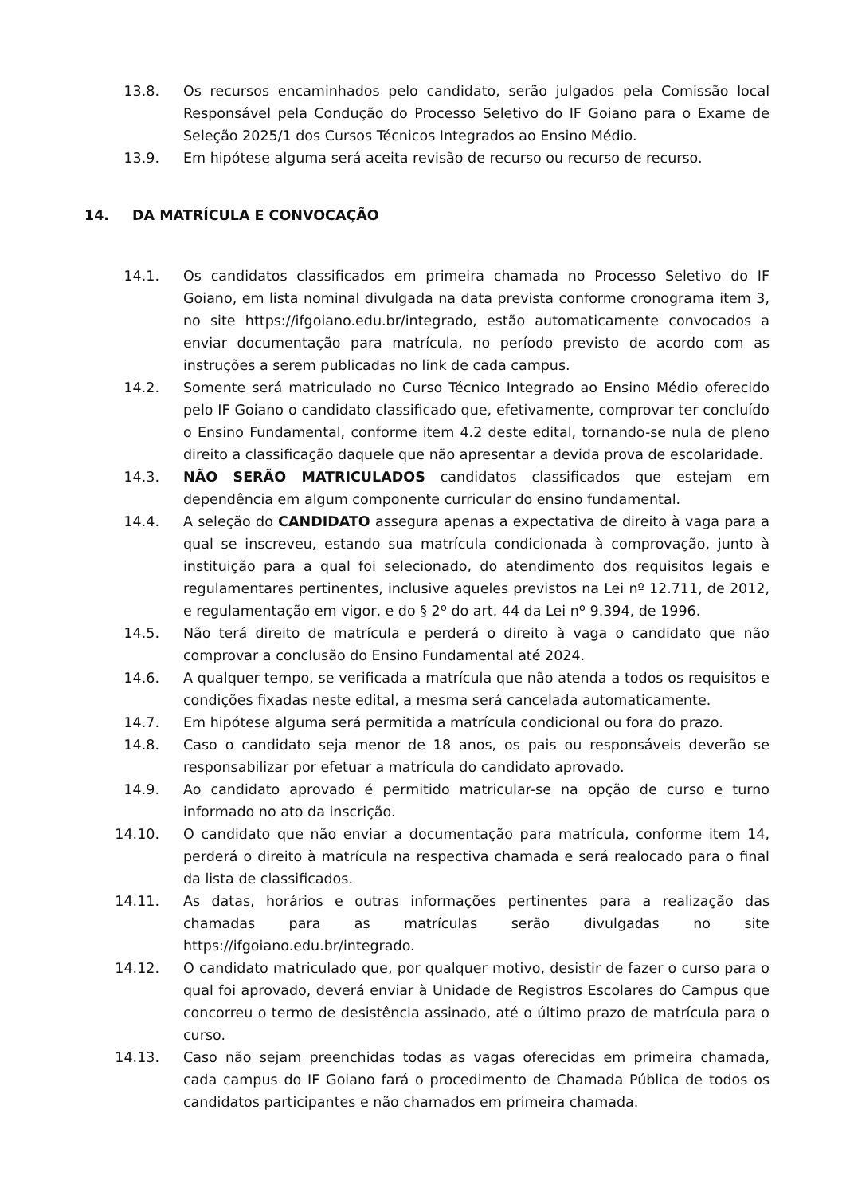13.8. Os recursos encaminhados pelo candidato, serão julgados pela Comissão local Responsável pela Condução do Processo Seletivo do IF Goiano para o Exame de Seleção 2025/1 dos Cursos Técnicos Integrados ao Ensino Médio.
13.9. Em hipótese alguma será aceita revisão de recurso ou recurso de recurso.
14. DA MATRÍCULA E CONVOCAÇÃO
14.1. Os candidatos classificados em primeira chamada no Processo Seletivo do IF Goiano, em lista nominal divulgada na data prevista conforme cronograma item 3, no site https://ifgoiano.edu.br/integrado, estão automaticamente convocados a enviar documentação para matrícula, no período previsto de acordo com as instruções a serem publicadas no link de cada campus.
14.2. Somente será matriculado no Curso Técnico Integrado ao Ensino Médio oferecido pelo IF Goiano o candidato classificado que, efetivamente, comprovar ter concluído o Ensino Fundamental, conforme item 4.2 deste edital, tornando-se nula de pleno direito a classificação daquele que não apresentar a devida prova de escolaridade.
14.3. NÃO SERÃO MATRICULADOS candidatos classificados que estejam em dependência em algum componente curricular do ensino fundamental.
14.4. A seleção do CANDIDATO assegura apenas a expectativa de direito à vaga para a qual se inscreveu, estando sua matrícula condicionada à comprovação, junto à instituição para a qual foi selecionado, do atendimento dos requisitos legais e regulamentares pertinentes, inclusive aqueles previstos na Lei nº 12.711, de 2012, e regulamentação em vigor, e do § 2º do art. 44 da Lei nº 9.394, de 1996.
14.5. Não terá direito de matrícula e perderá o direito à vaga o candidato que não comprovar a conclusão do Ensino Fundamental até 2024.
14.6. A qualquer tempo, se verificada a matrícula que não atenda a todos os requisitos e condições fixadas neste edital, a mesma será cancelada automaticamente.
14.7. Em hipótese alguma será permitida a matrícula condicional ou fora do prazo.
14.8. Caso o candidato seja menor de 18 anos, os pais ou responsáveis deverão se responsabilizar por efetuar a matrícula do candidato aprovado.
14.9. Ao candidato aprovado é permitido matricular-se na opção de curso e turno informado no ato da inscrição.
14.10. O candidato que não enviar a documentação para matrícula, conforme item 14, perderá o direito à matrícula na respectiva chamada e será realocado para o final da lista de classificados.
14.11. As datas, horários e outras informações pertinentes para a realização das chamadas para as matrículas serão divulgadas no site https://ifgoiano.edu.br/integrado.
14.12. O candidato matriculado que, por qualquer motivo, desistir de fazer o curso para o qual foi aprovado, deverá enviar à Unidade de Registros Escolares do Campus que concorreu o termo de desistência assinado, até o último prazo de matrícula para o curso.
14.13. Caso não sejam preenchidas todas as vagas oferecidas em primeira chamada, cada campus do IF Goiano fará o procedimento de Chamada Pública de todos os candidatos participantes e não chamados em primeira chamada.